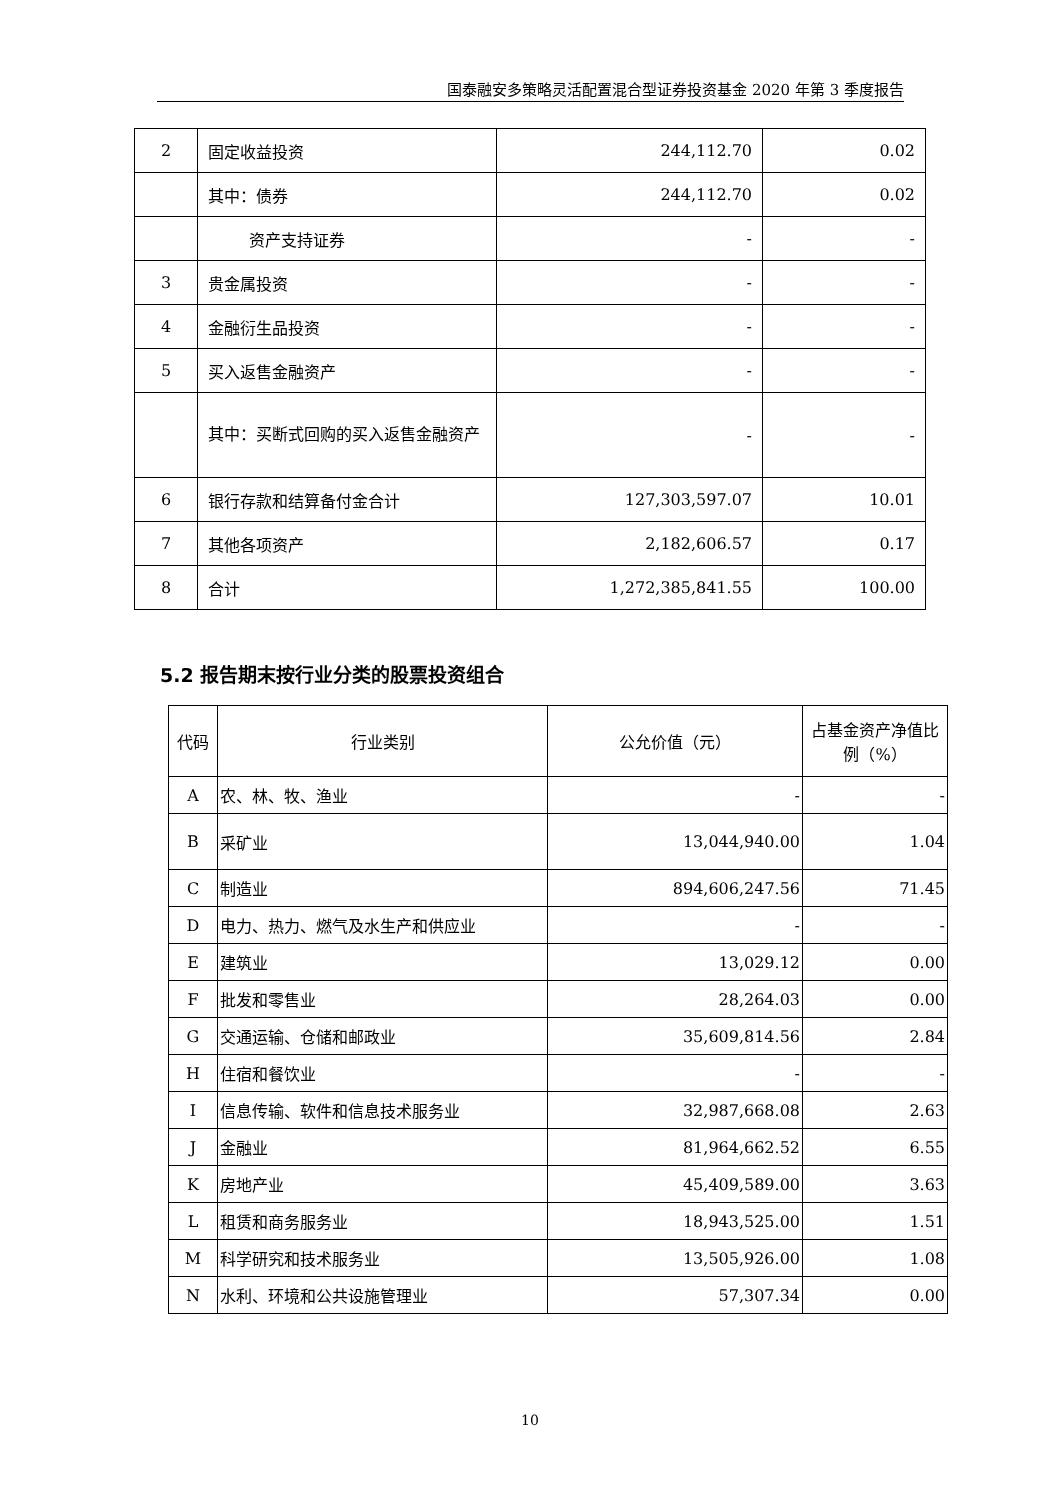国泰融安多策略灵活配置混合型证券投资基金 2020 年第 3 季度报告
| 2 | 固定收益投资 | 244,112.70 | 0.02 |
| | 其中：债券 | 244,112.70 | 0.02 |
| | 资产支持证券 | - | - |
| 3 | 贵金属投资 | - | - |
| 4 | 金融衍生品投资 | - | - |
| 5 | 买入返售金融资产 | - | - |
| | 其中：买断式回购的买入返售金融资产 | - | - |
| 6 | 银行存款和结算备付金合计 | 127,303,597.07 | 10.01 |
| 7 | 其他各项资产 | 2,182,606.57 | 0.17 |
| 8 | 合计 | 1,272,385,841.55 | 100.00 |
5.2 报告期末按行业分类的股票投资组合
| 代码 | 行业类别 | 公允价值（元） | 占基金资产净值比例（%） |
| --- | --- | --- | --- |
| A | 农、林、牧、渔业 | - | - |
| B | 采矿业 | 13,044,940.00 | 1.04 |
| C | 制造业 | 894,606,247.56 | 71.45 |
| D | 电力、热力、燃气及水生产和供应业 | - | - |
| E | 建筑业 | 13,029.12 | 0.00 |
| F | 批发和零售业 | 28,264.03 | 0.00 |
| G | 交通运输、仓储和邮政业 | 35,609,814.56 | 2.84 |
| H | 住宿和餐饮业 | - | - |
| I | 信息传输、软件和信息技术服务业 | 32,987,668.08 | 2.63 |
| J | 金融业 | 81,964,662.52 | 6.55 |
| K | 房地产业 | 45,409,589.00 | 3.63 |
| L | 租赁和商务服务业 | 18,943,525.00 | 1.51 |
| M | 科学研究和技术服务业 | 13,505,926.00 | 1.08 |
| N | 水利、环境和公共设施管理业 | 57,307.34 | 0.00 |
10